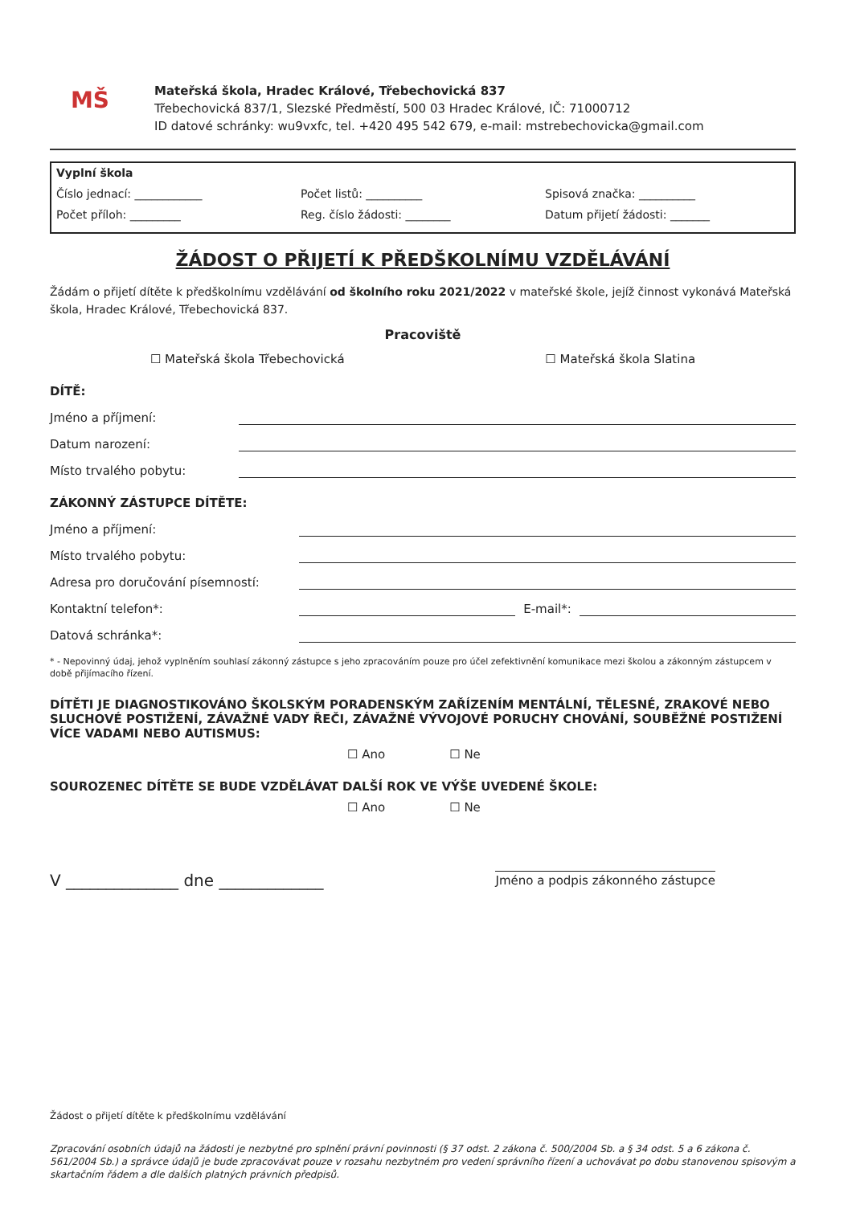MŠ
Mateřská škola, Hradec Králové, Třebechovická 837
Třebechovická 837/1, Slezské Předměstí, 500 03 Hradec Králové, IČ: 71000712
ID datové schránky: wu9vxfc, tel. +420 495 542 679, e-mail: mstrebechovicka@gmail.com
Vyplní škola
Číslo jednací: ____________ Počet listů: __________ Spisová značka: __________
Počet příloh: _________ Reg. číslo žádosti: ________ Datum přijetí žádosti: _______
ŽÁDOST O PŘIJETÍ K PŘEDŠKOLNÍMU VZDĚLÁVÁNÍ
Žádám o přijetí dítěte k předškolnímu vzdělávání od školního roku 2021/2022 v mateřské škole, jejíž činnost vykonává Mateřská škola, Hradec Králové, Třebechovická 837.
Pracoviště
☐ Mateřská škola Třebechovická ☐ Mateřská škola Slatina
DÍTĚ:
Jméno a příjmení:
Datum narození:
Místo trvalého pobytu:
ZÁKONNÝ ZÁSTUPCE DÍTĚTE:
Jméno a příjmení:
Místo trvalého pobytu:
Adresa pro doručování písemností:
Kontaktní telefon*: E-mail*:
Datová schránka*:
* - Nepovinný údaj, jehož vyplněním souhlasí zákonný zástupce s jeho zpracováním pouze pro účel zefektivnění komunikace mezi školou a zákonným zástupcem v době přijímacího řízení.
DÍTĚTI JE DIAGNOSTIKOVÁNO ŠKOLSKÝM PORADENSKÝM ZAŘÍZENÍM MENTÁLNÍ, TĚLESNÉ, ZRAKOVÉ NEBO SLUCHOVÉ POSTIŽENÍ, ZÁVAŽNÉ VADY ŘEČI, ZÁVAŽNÉ VÝVOJOVÉ PORUCHY CHOVÁNÍ, SOUBĚŽNÉ POSTIŽENÍ VÍCE VADAMI NEBO AUTISMUS:
☐ Ano ☐ Ne
SOUROZENEC DÍTĚTE SE BUDE VZDĚLÁVAT DALŠÍ ROK VE VÝŠE UVEDENÉ ŠKOLE:
☐ Ano ☐ Ne
V ______________ dne _____________ Jméno a podpis zákonného zástupce
Žádost o přijetí dítěte k předškolnímu vzdělávání
Zpracování osobních údajů na žádosti je nezbytné pro splnění právní povinnosti (§ 37 odst. 2 zákona č. 500/2004 Sb. a § 34 odst. 5 a 6 zákona č. 561/2004 Sb.) a správce údajů je bude zpracovávat pouze v rozsahu nezbytném pro vedení správního řízení a uchovávat po dobu stanovenou spisovým a skartačním řádem a dle dalších platných právních předpisů.